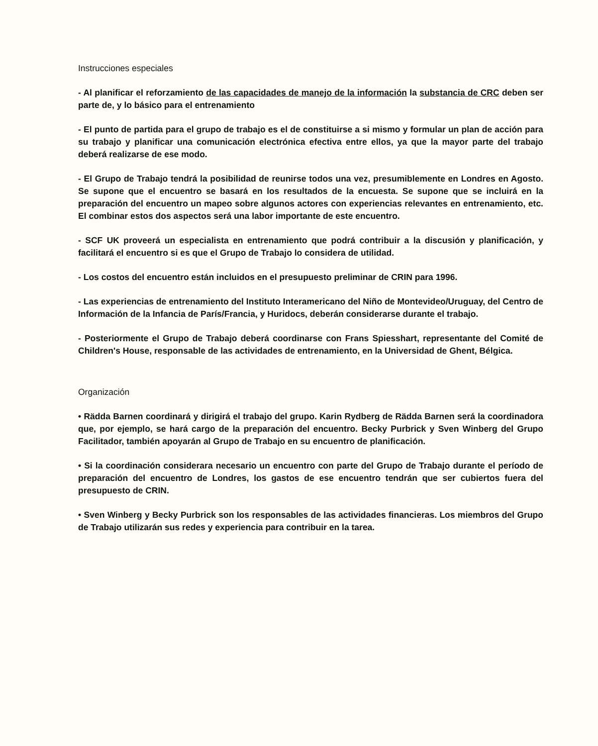Instrucciones especiales
- Al planificar el reforzamiento de las capacidades de manejo de la información la substancia de CRC deben ser parte de, y lo básico para el entrenamiento
- El punto de partida para el grupo de trabajo es el de constituirse a si mismo y formular un plan de acción para su trabajo y planificar una comunicación electrónica efectiva entre ellos, ya que la mayor parte del trabajo deberá realizarse de ese modo.
- El Grupo de Trabajo tendrá la posibilidad de reunirse todos una vez, presumiblemente en Londres en Agosto. Se supone que el encuentro se basará en los resultados de la encuesta. Se supone que se incluirá en la preparación del encuentro un mapeo sobre algunos actores con experiencias relevantes en entrenamiento, etc. El combinar estos dos aspectos será una labor importante de este encuentro.
- SCF UK proveerá un especialista en entrenamiento que podrá contribuir a la discusión y planificación, y facilitará el encuentro si es que el Grupo de Trabajo lo considera de utilidad.
- Los costos del encuentro están incluidos en el presupuesto preliminar de CRIN para 1996.
- Las experiencias de entrenamiento del Instituto Interamericano del Niño de Montevideo/Uruguay, del Centro de Información de la Infancia de París/Francia, y Huridocs, deberán considerarse durante el trabajo.
- Posteriormente el Grupo de Trabajo deberá coordinarse con Frans Spiesshart, representante del Comité de Children's House, responsable de las actividades de entrenamiento, en la Universidad de Ghent, Bélgica.
Organización
• Rädda Barnen coordinará y dirigirá el trabajo del grupo. Karin Rydberg de Rädda Barnen será la coordinadora que, por ejemplo, se hará cargo de la preparación del encuentro. Becky Purbrick y Sven Winberg del Grupo Facilitador, también apoyarán al Grupo de Trabajo en su encuentro de planificación.
• Si la coordinación considerara necesario un encuentro con parte del Grupo de Trabajo durante el período de preparación del encuentro de Londres, los gastos de ese encuentro tendrán que ser cubiertos fuera del presupuesto de CRIN.
• Sven Winberg y Becky Purbrick son los responsables de las actividades financieras. Los miembros del Grupo de Trabajo utilizarán sus redes y experiencia para contribuir en la tarea.